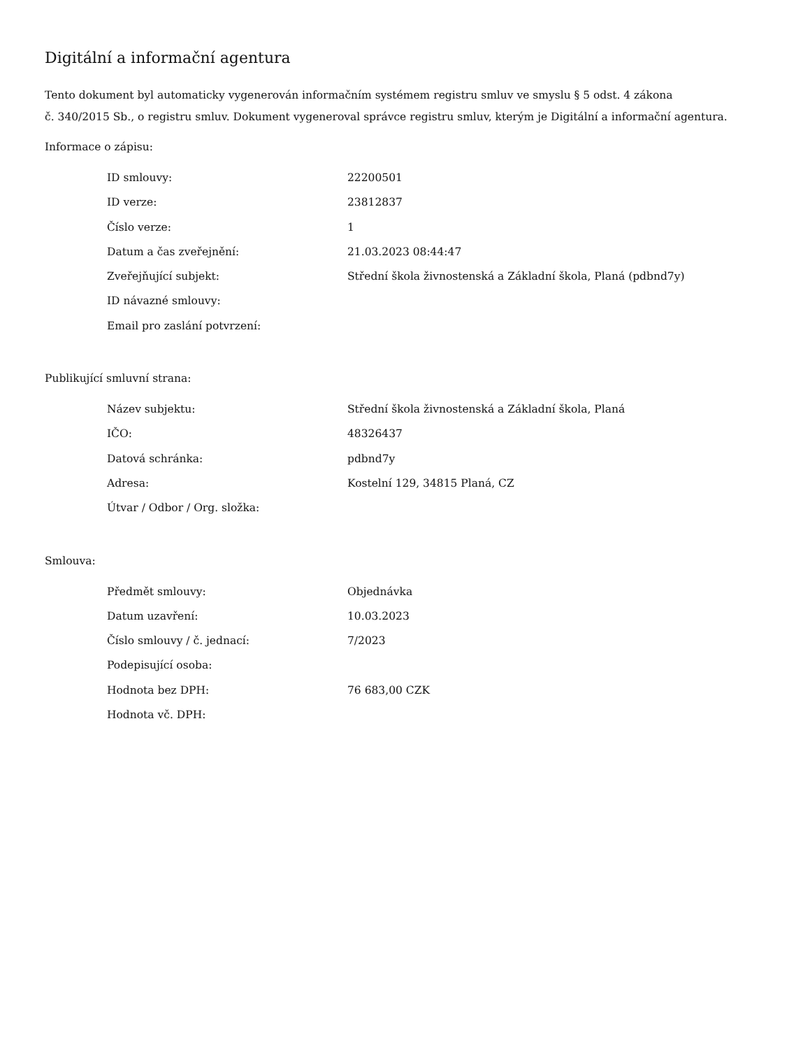Digitální a informační agentura
Tento dokument byl automaticky vygenerován informačním systémem registru smluv ve smyslu § 5 odst. 4 zákona
č. 340/2015 Sb., o registru smluv. Dokument vygeneroval správce registru smluv, kterým je Digitální a informační agentura.
Informace o zápisu:
| ID smlouvy: | 22200501 |
| ID verze: | 23812837 |
| Číslo verze: | 1 |
| Datum a čas zveřejnění: | 21.03.2023 08:44:47 |
| Zveřejňující subjekt: | Střední škola živnostenská a Základní škola, Planá (pdbnd7y) |
| ID návazné smlouvy: | |
| Email pro zaslání potvrzení: | |
Publikující smluvní strana:
| Název subjektu: | Střední škola živnostenská a Základní škola, Planá |
| IČO: | 48326437 |
| Datová schránka: | pdbnd7y |
| Adresa: | Kostelní 129, 34815 Planá, CZ |
| Útvar / Odbor / Org. složka: | |
Smlouva:
| Předmět smlouvy: | Objednávka |
| Datum uzavření: | 10.03.2023 |
| Číslo smlouvy / č. jednací: | 7/2023 |
| Podepisující osoba: | |
| Hodnota bez DPH: | 76 683,00 CZK |
| Hodnota vč. DPH: | |